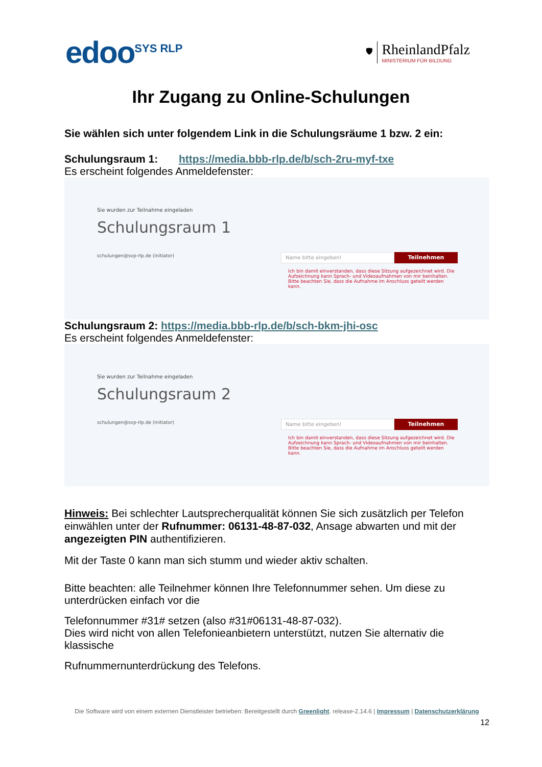edoo<sup>SYS RLP</sup>
🛡
RheinlandPfalz
MINISTERIUM FÜR BILDUNG
Ihr Zugang zu Online-Schulungen
Sie wählen sich unter folgendem Link in die Schulungsräume 1 bzw. 2 ein:
Schulungsraum 1: https://media.bbb-rlp.de/b/sch-2ru-myf-txe
Es erscheint folgendes Anmeldefenster:
Sie wurden zur Teilnahme eingeladen
Schulungsraum 1
schulungen@svp-rlp.de (Initiator)
Name bitte eingeben! Teilnehmen
Ich bin damit einverstanden, dass diese Sitzung aufgezeichnet wird. Die Aufzeichnung kann Sprach- und Videoaufnahmen von mir beinhalten. Bitte beachten Sie, dass die Aufnahme im Anschluss geteilt werden kann.
Schulungsraum 2: https://media.bbb-rlp.de/b/sch-bkm-jhi-osc
Es erscheint folgendes Anmeldefenster:
Sie wurden zur Teilnahme eingeladen
Schulungsraum 2
schulungen@svp-rlp.de (Initiator)
Name bitte eingeben! Teilnehmen
Ich bin damit einverstanden, dass diese Sitzung aufgezeichnet wird. Die Aufzeichnung kann Sprach- und Videoaufnahmen von mir beinhalten. Bitte beachten Sie, dass die Aufnahme im Anschluss geteilt werden kann.
Hinweis: Bei schlechter Lautsprecherqualität können Sie sich zusätzlich per Telefon einwählen unter der Rufnummer: 06131-48-87-032, Ansage abwarten und mit der angezeigten PIN authentifizieren.
Mit der Taste 0 kann man sich stumm und wieder aktiv schalten.
Bitte beachten: alle Teilnehmer können Ihre Telefonnummer sehen. Um diese zu unterdrücken einfach vor die
Telefonnummer #31# setzen (also #31#06131-48-87-032).
Dies wird nicht von allen Telefonieanbietern unterstützt, nutzen Sie alternativ die klassische
Rufnummernunterdrückung des Telefons.
Die Software wird von einem externen Dienstleister betrieben: Bereitgestellt durch Greenlight. release-2.14.6 | Impressum | Datenschutzerklärung
12